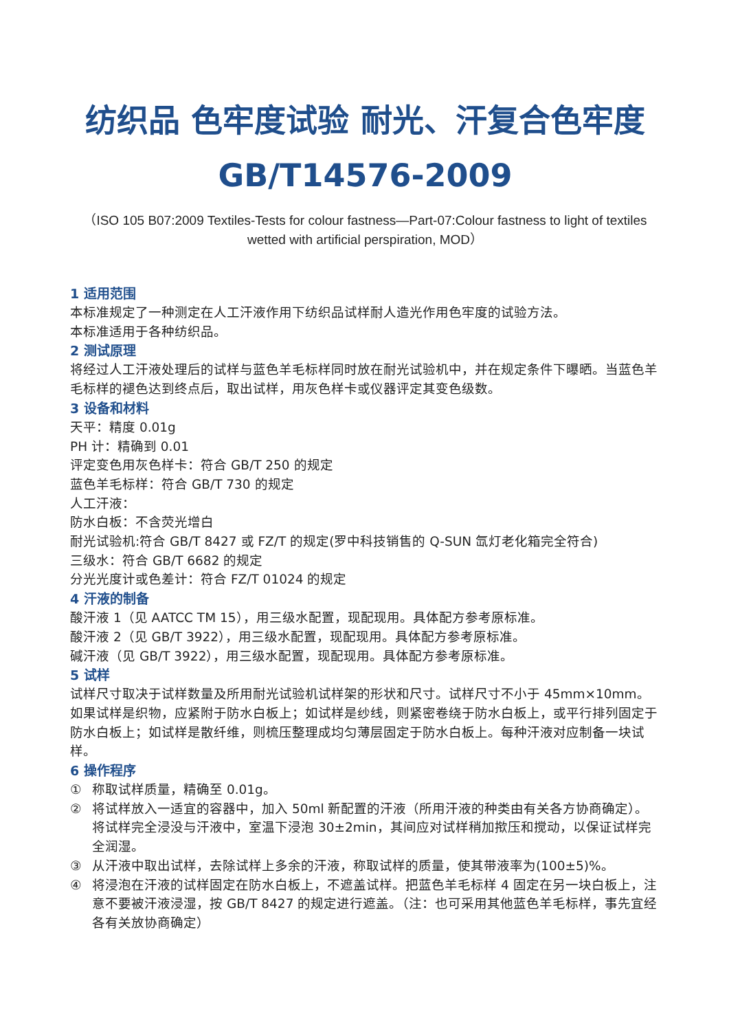纺织品 色牢度试验 耐光、汗复合色牢度
GB/T14576-2009
（ISO 105 B07:2009 Textiles-Tests for colour fastness—Part-07:Colour fastness to light of textiles wetted with artificial perspiration, MOD）
1 适用范围
本标准规定了一种测定在人工汗液作用下纺织品试样耐人造光作用色牢度的试验方法。
本标准适用于各种纺织品。
2 测试原理
将经过人工汗液处理后的试样与蓝色羊毛标样同时放在耐光试验机中，并在规定条件下曝晒。当蓝色羊毛标样的褪色达到终点后，取出试样，用灰色样卡或仪器评定其变色级数。
3 设备和材料
天平：精度 0.01g
PH 计：精确到 0.01
评定变色用灰色样卡：符合 GB/T 250 的规定
蓝色羊毛标样：符合 GB/T 730 的规定
人工汗液：
防水白板：不含荧光增白
耐光试验机:符合 GB/T 8427 或 FZ/T 的规定(罗中科技销售的 Q-SUN 氙灯老化箱完全符合)
三级水：符合 GB/T 6682 的规定
分光光度计或色差计：符合 FZ/T 01024 的规定
4 汗液的制备
酸汗液 1（见 AATCC TM 15），用三级水配置，现配现用。具体配方参考原标准。
酸汗液 2（见 GB/T 3922），用三级水配置，现配现用。具体配方参考原标准。
碱汗液（见 GB/T 3922），用三级水配置，现配现用。具体配方参考原标准。
5 试样
试样尺寸取决于试样数量及所用耐光试验机试样架的形状和尺寸。试样尺寸不小于 45mm×10mm。如果试样是织物，应紧附于防水白板上；如试样是纱线，则紧密卷绕于防水白板上，或平行排列固定于防水白板上；如试样是散纤维，则梳压整理成均匀薄层固定于防水白板上。每种汗液对应制备一块试样。
6 操作程序
① 称取试样质量，精确至 0.01g。
② 将试样放入一适宜的容器中，加入 50ml 新配置的汗液（所用汗液的种类由有关各方协商确定）。将试样完全浸没与汗液中，室温下浸泡 30±2min，其间应对试样稍加揿压和搅动，以保证试样完全润湿。
③ 从汗液中取出试样，去除试样上多余的汗液，称取试样的质量，使其带液率为(100±5)%。
④ 将浸泡在汗液的试样固定在防水白板上，不遮盖试样。把蓝色羊毛标样 4 固定在另一块白板上，注意不要被汗液浸湿，按 GB/T 8427 的规定进行遮盖。（注：也可采用其他蓝色羊毛标样，事先宜经各有关放协商确定）